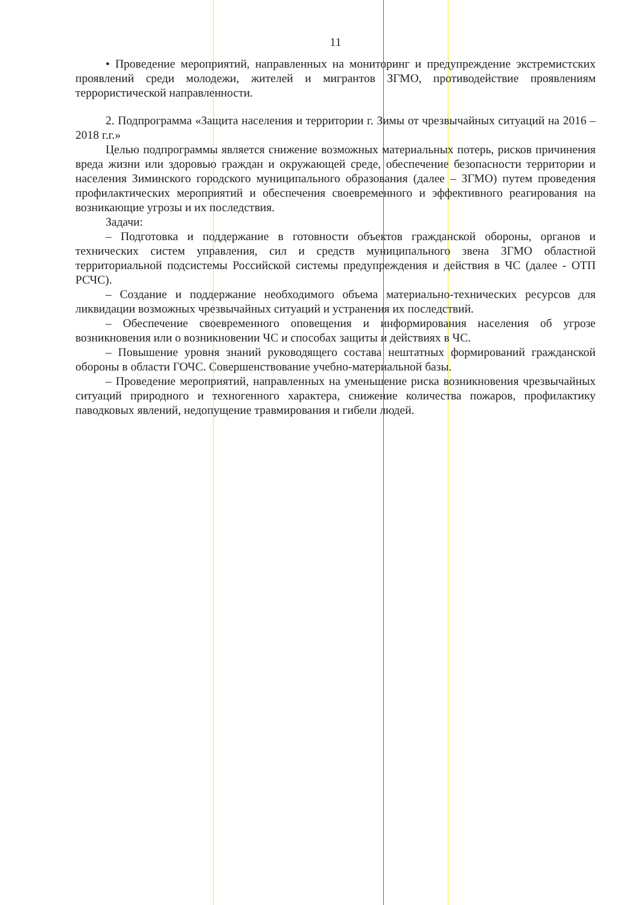11
• Проведение мероприятий, направленных на мониторинг и предупреждение экстремистских проявлений среди молодежи, жителей и мигрантов ЗГМО, противодействие проявлениям террористической направленности.
2. Подпрограмма «Защита населения и территории г. Зимы от чрезвычайных ситуаций на 2016 – 2018 г.г.»
Целью подпрограммы является снижение возможных материальных потерь, рисков причинения вреда жизни или здоровью граждан и окружающей среде, обеспечение безопасности территории и населения Зиминского городского муниципального образования (далее – ЗГМО) путем проведения профилактических мероприятий и обеспечения своевременного и эффективного реагирования на возникающие угрозы и их последствия.
Задачи:
– Подготовка и поддержание в готовности объектов гражданской обороны, органов и технических систем управления, сил и средств муниципального звена ЗГМО областной территориальной подсистемы Российской системы предупреждения и действия в ЧС (далее - ОТП РСЧС).
– Создание и поддержание необходимого объема материально-технических ресурсов для ликвидации возможных чрезвычайных ситуаций и устранения их последствий.
– Обеспечение своевременного оповещения и информирования населения об угрозе возникновения или о возникновении ЧС и способах защиты и действиях в ЧС.
– Повышение уровня знаний руководящего состава нештатных формирований гражданской обороны в области ГОЧС. Совершенствование учебно-материальной базы.
– Проведение мероприятий, направленных на уменьшение риска возникновения чрезвычайных ситуаций природного и техногенного характера, снижение количества пожаров, профилактику паводковых явлений, недопущение травмирования и гибели людей.